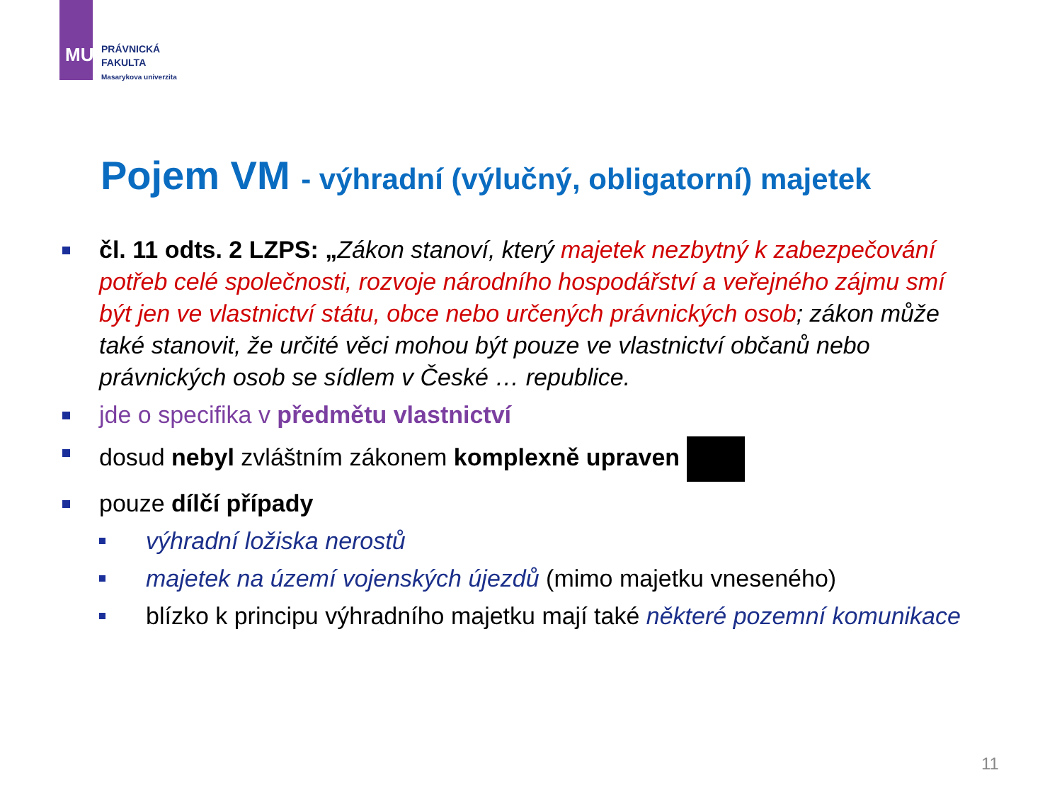MU
PRÁVNICKÁ
FAKULTA
Masarykova univerzita
Pojem VM - výhradní (výlučný, obligatorní) majetek
čl. 11 odts. 2 LZPS: „Zákon stanoví, který majetek nezbytný k zabezpečování potřeb celé společnosti, rozvoje národního hospodářství a veřejného zájmu smí být jen ve vlastnictví státu, obce nebo určených právnických osob; zákon může také stanovit, že určité věci mohou být pouze ve vlastnictví občanů nebo právnických osob se sídlem v České … republice.
jde o specifika v předmětu vlastnictví
dosud nebyl zvláštním zákonem komplexně upraven
pouze dílčí případy
výhradní ložiska nerostů
majetek na území vojenských újezdů (mimo majetku vneseného)
blízko k principu výhradního majetku mají také některé pozemní komunikace
11